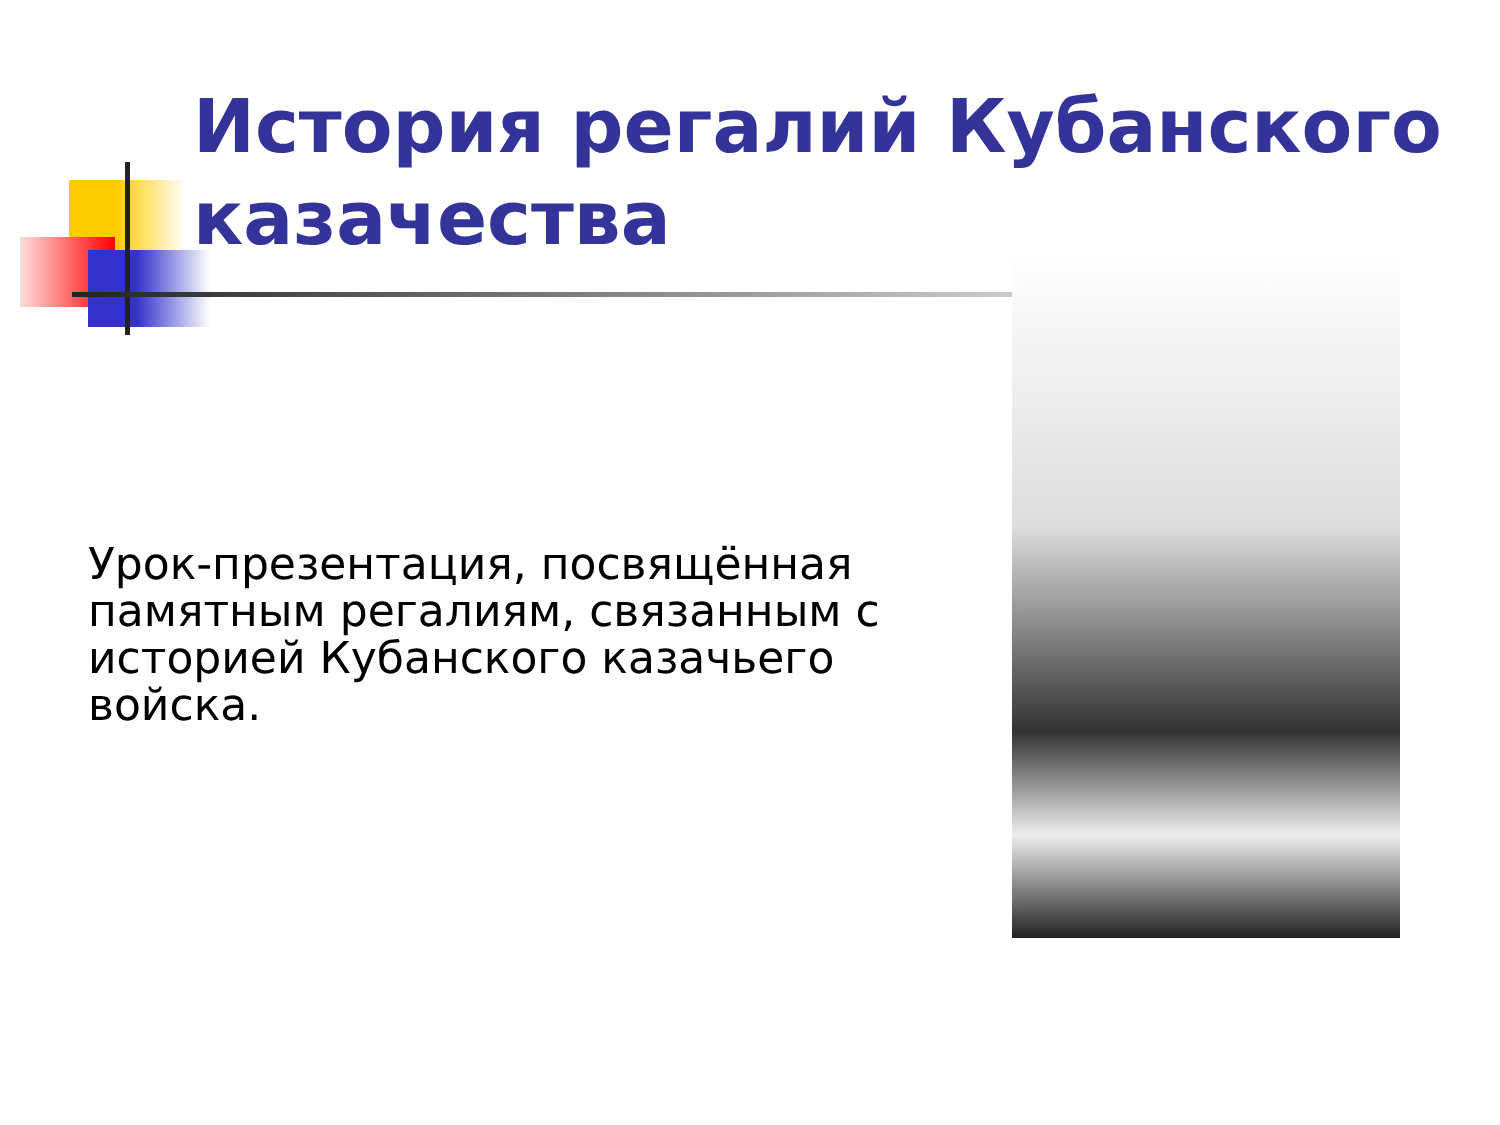История регалий Кубанского казачества
Урок-презентация, посвящённая памятным регалиям, связанным с историей Кубанского казачьего войска.